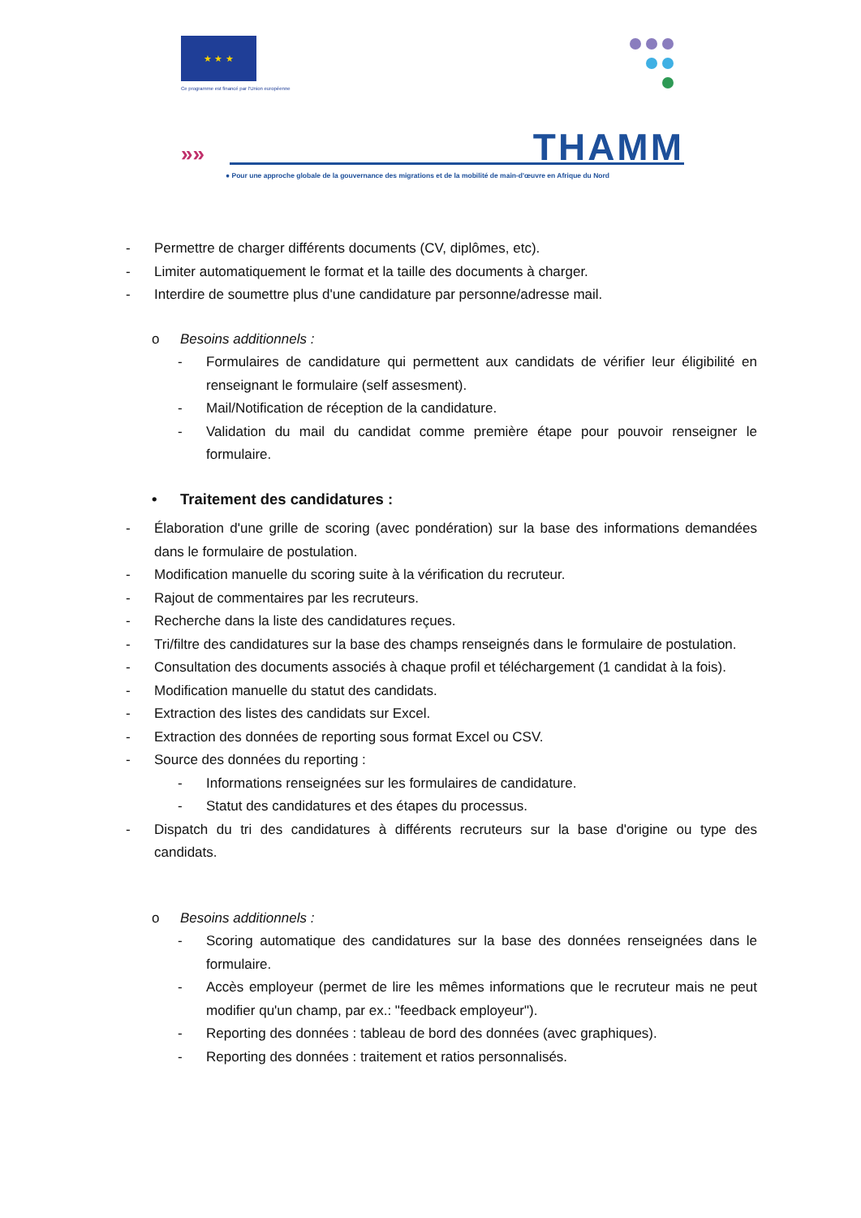★ ★ ★
Ce programme est financé par l'Union européenne
»» THAMM
● Pour une approche globale de la gouvernance des migrations et de la mobilité de main-d'œuvre en Afrique du Nord
- Permettre de charger différents documents (CV, diplômes, etc).
- Limiter automatiquement le format et la taille des documents à charger.
- Interdire de soumettre plus d'une candidature par personne/adresse mail.
o Besoins additionnels :
- Formulaires de candidature qui permettent aux candidats de vérifier leur éligibilité en renseignant le formulaire (self assesment).
- Mail/Notification de réception de la candidature.
- Validation du mail du candidat comme première étape pour pouvoir renseigner le formulaire.
• Traitement des candidatures :
- Élaboration d'une grille de scoring (avec pondération) sur la base des informations demandées dans le formulaire de postulation.
- Modification manuelle du scoring suite à la vérification du recruteur.
- Rajout de commentaires par les recruteurs.
- Recherche dans la liste des candidatures reçues.
- Tri/filtre des candidatures sur la base des champs renseignés dans le formulaire de postulation.
- Consultation des documents associés à chaque profil et téléchargement (1 candidat à la fois).
- Modification manuelle du statut des candidats.
- Extraction des listes des candidats sur Excel.
- Extraction des données de reporting sous format Excel ou CSV.
- Source des données du reporting :
- Informations renseignées sur les formulaires de candidature.
- Statut des candidatures et des étapes du processus.
- Dispatch du tri des candidatures à différents recruteurs sur la base d'origine ou type des candidats.
o Besoins additionnels :
- Scoring automatique des candidatures sur la base des données renseignées dans le formulaire.
- Accès employeur (permet de lire les mêmes informations que le recruteur mais ne peut modifier qu'un champ, par ex.: "feedback employeur").
- Reporting des données : tableau de bord des données (avec graphiques).
- Reporting des données : traitement et ratios personnalisés.